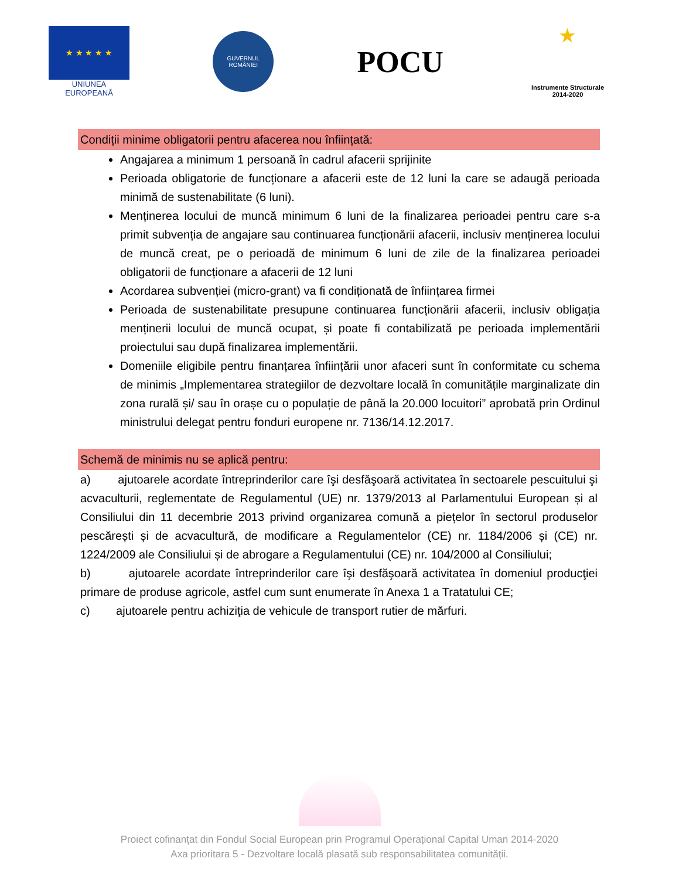★ ★ ★ ★ ★
UNIUNEA EUROPEANĂ
GUVERNUL ROMÂNIEI
POCU
★
Instrumente Structurale 2014-2020
Condiții minime obligatorii pentru afacerea nou înființată:
Angajarea a minimum 1 persoană în cadrul afacerii sprijinite
Perioada obligatorie de funcționare a afacerii este de 12 luni la care se adaugă perioada minimă de sustenabilitate (6 luni).
Menținerea locului de muncă minimum 6 luni de la finalizarea perioadei pentru care s-a primit subvenția de angajare sau continuarea funcționării afacerii, inclusiv menținerea locului de muncă creat, pe o perioadă de minimum 6 luni de zile de la finalizarea perioadei obligatorii de funcționare a afacerii de 12 luni
Acordarea subvenției (micro-grant) va fi condiționată de înființarea firmei
Perioada de sustenabilitate presupune continuarea funcționării afacerii, inclusiv obligația menținerii locului de muncă ocupat, și poate fi contabilizată pe perioada implementării proiectului sau după finalizarea implementării.
Domeniile eligibile pentru finanțarea înființării unor afaceri sunt în conformitate cu schema de minimis „Implementarea strategiilor de dezvoltare locală în comunitățile marginalizate din zona rurală și/ sau în orașe cu o populație de până la 20.000 locuitori” aprobată prin Ordinul ministrului delegat pentru fonduri europene nr. 7136/14.12.2017.
Schemă de minimis nu se aplică pentru:
a) ajutoarele acordate întreprinderilor care îşi desfăşoară activitatea în sectoarele pescuitului şi acvaculturii, reglementate de Regulamentul (UE) nr. 1379/2013 al Parlamentului European și al Consiliului din 11 decembrie 2013 privind organizarea comună a piețelor în sectorul produselor pescărești și de acvacultură, de modificare a Regulamentelor (CE) nr. 1184/2006 și (CE) nr. 1224/2009 ale Consiliului și de abrogare a Regulamentului (CE) nr. 104/2000 al Consiliului;
b) ajutoarele acordate întreprinderilor care îşi desfăşoară activitatea în domeniul producţiei primare de produse agricole, astfel cum sunt enumerate în Anexa 1 a Tratatului CE;
c) ajutoarele pentru achiziţia de vehicule de transport rutier de mărfuri.
Proiect cofinanțat din Fondul Social European prin Programul Operațional Capital Uman 2014-2020
Axa prioritara 5 - Dezvoltare locală plasată sub responsabilitatea comunității.